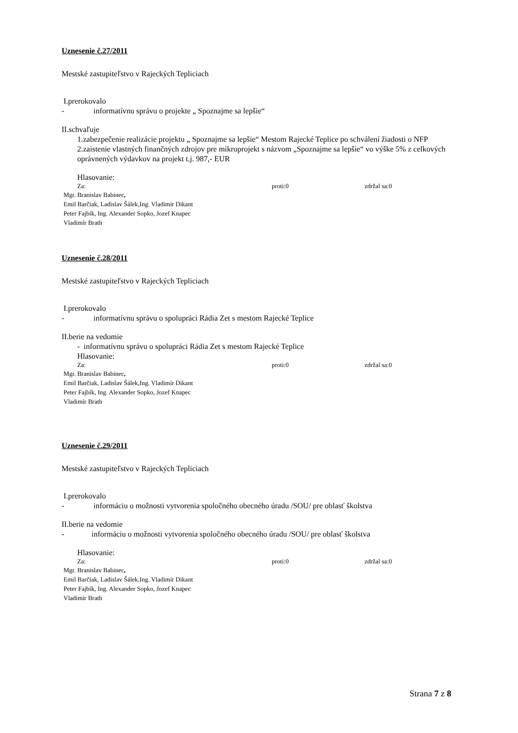Uznesenie č.27/2011
Mestské zastupiteľstvo v Rajeckých Tepliciach
I.prerokovalo
- informatívnu správu o projekte „ Spoznajme sa lepšie“
II.schvaľuje
1.zabezpečenie realizácie projektu „ Spoznajme sa lepšie“ Mestom Rajecké Teplice po schválení žiadosti o NFP
2.zaistenie vlastných finančných zdrojov pre mikroprojekt s názvom „Spoznajme sa lepšie“ vo výške 5% z celkových oprávnených výdavkov na projekt t.j. 987,- EUR
Hlasovanie:
Za: proti:0 zdržal sa:0
Mgr. Branislav Babinec,
Emil Barčiak, Ladislav Šálek,Ing. Vladimír Dikant
Peter Fajbík, Ing. Alexander Sopko, Jozef Knapec
Vladimír Brath
Uznesenie č.28/2011
Mestské zastupiteľstvo v Rajeckých Tepliciach
I.prerokovalo
- informatívnu správu o spolupráci Rádia Zet s mestom Rajecké Teplice
II.berie na vedomie
- informatívnu správu o spolupráci Rádia Zet s mestom Rajecké Teplice
Hlasovanie:
Za: proti:0 zdržal sa:0
Mgr. Branislav Babinec,
Emil Barčiak, Ladislav Šálek,Ing. Vladimír Dikant
Peter Fajbík, Ing. Alexander Sopko, Jozef Knapec
Vladimír Brath
Uznesenie č.29/2011
Mestské zastupiteľstvo v Rajeckých Tepliciach
I.prerokovalo
- informáciu o možnosti vytvorenia spoločného obecného úradu /SOU/ pre oblasť školstva
II.berie na vedomie
- informáciu o možnosti vytvorenia spoločného obecného úradu /SOU/ pre oblasť školstva
Hlasovanie:
Za: proti:0 zdržal sa:0
Mgr. Branislav Babinec,
Emil Barčiak, Ladislav Šálek,Ing. Vladimír Dikant
Peter Fajbík, Ing. Alexander Sopko, Jozef Knapec
Vladimír Brath
Strana 7 z 8